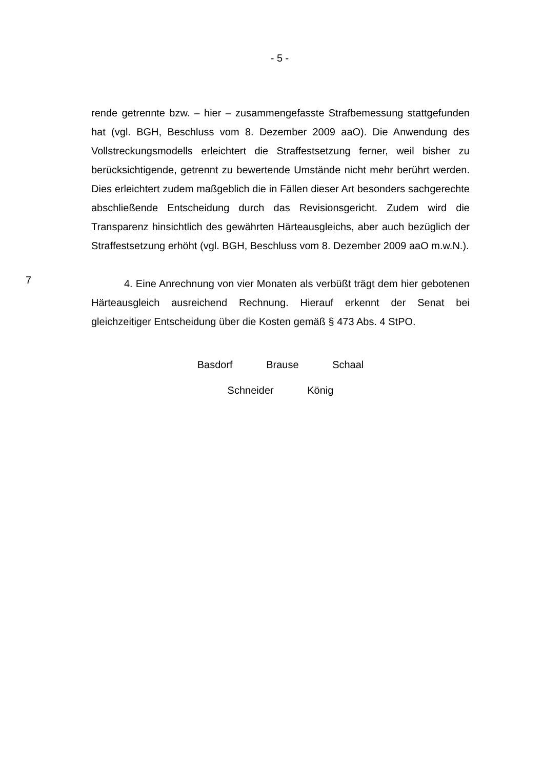- 5 -
rende getrennte bzw. – hier – zusammengefasste Strafbemessung stattgefunden hat (vgl. BGH, Beschluss vom 8. Dezember 2009 aaO). Die Anwendung des Vollstreckungsmodells erleichtert die Straffestsetzung ferner, weil bisher zu berücksichtigende, getrennt zu bewertende Umstände nicht mehr berührt werden. Dies erleichtert zudem maßgeblich die in Fällen dieser Art besonders sachgerechte abschließende Entscheidung durch das Revisionsgericht. Zudem wird die Transparenz hinsichtlich des gewährten Härteausgleichs, aber auch bezüglich der Straffestsetzung erhöht (vgl. BGH, Beschluss vom 8. Dezember 2009 aaO m.w.N.).
7
4. Eine Anrechnung von vier Monaten als verbüßt trägt dem hier gebotenen Härteausgleich ausreichend Rechnung. Hierauf erkennt der Senat bei gleichzeitiger Entscheidung über die Kosten gemäß § 473 Abs. 4 StPO.
Basdorf Brause Schaal
Schneider König